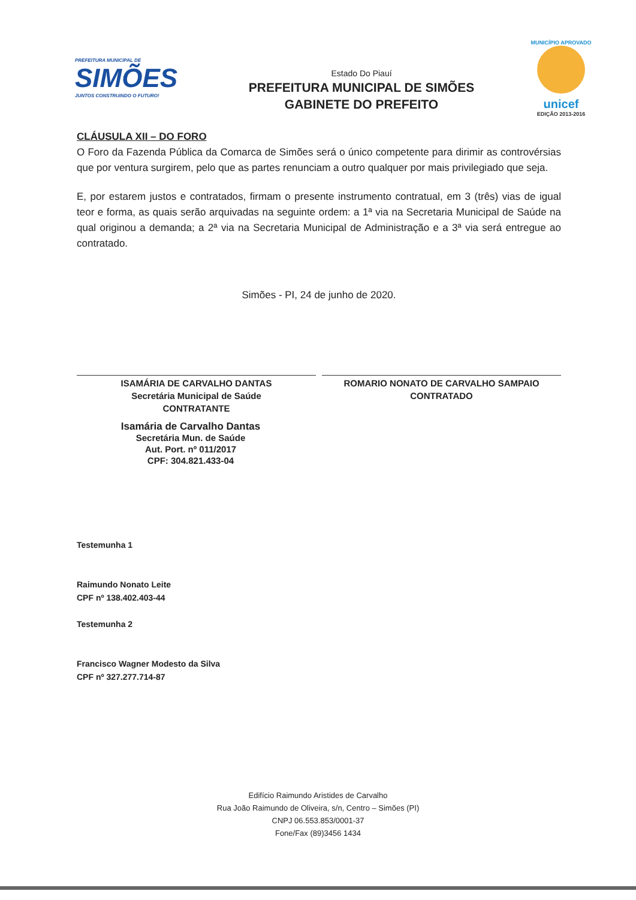PREFEITURA MUNICIPAL DE
SIMÕES
JUNTOS CONSTRUINDO O FUTURO!
Estado Do Piauí
PREFEITURA MUNICIPAL DE SIMÕES
GABINETE DO PREFEITO
MUNICÍPIO APROVADO
unicef
EDIÇÃO 2013-2016
CLÁUSULA XII – DO FORO
O Foro da Fazenda Pública da Comarca de Simões será o único competente para dirimir as controvérsias que por ventura surgirem, pelo que as partes renunciam a outro qualquer por mais privilegiado que seja.
E, por estarem justos e contratados, firmam o presente instrumento contratual, em 3 (três) vias de igual teor e forma, as quais serão arquivadas na seguinte ordem: a 1ª via na Secretaria Municipal de Saúde na qual originou a demanda; a 2ª via na Secretaria Municipal de Administração e a 3ª via será entregue ao contratado.
Simões - PI, 24 de junho de 2020.
ISAMÁRIA DE CARVALHO DANTAS
Secretária Municipal de Saúde
CONTRATANTE
ROMARIO NONATO DE CARVALHO SAMPAIO
CONTRATADO
Isamária de Carvalho Dantas
Secretária Mun. de Saúde
Aut. Port. nº 011/2017
CPF: 304.821.433-04
Testemunha 1
Raimundo Nonato Leite
CPF nº 138.402.403-44
Testemunha 2
Francisco Wagner Modesto da Silva
CPF nº 327.277.714-87
Edifício Raimundo Aristides de Carvalho
Rua João Raimundo de Oliveira, s/n, Centro – Simões (PI)
CNPJ 06.553.853/0001-37
Fone/Fax (89)3456 1434